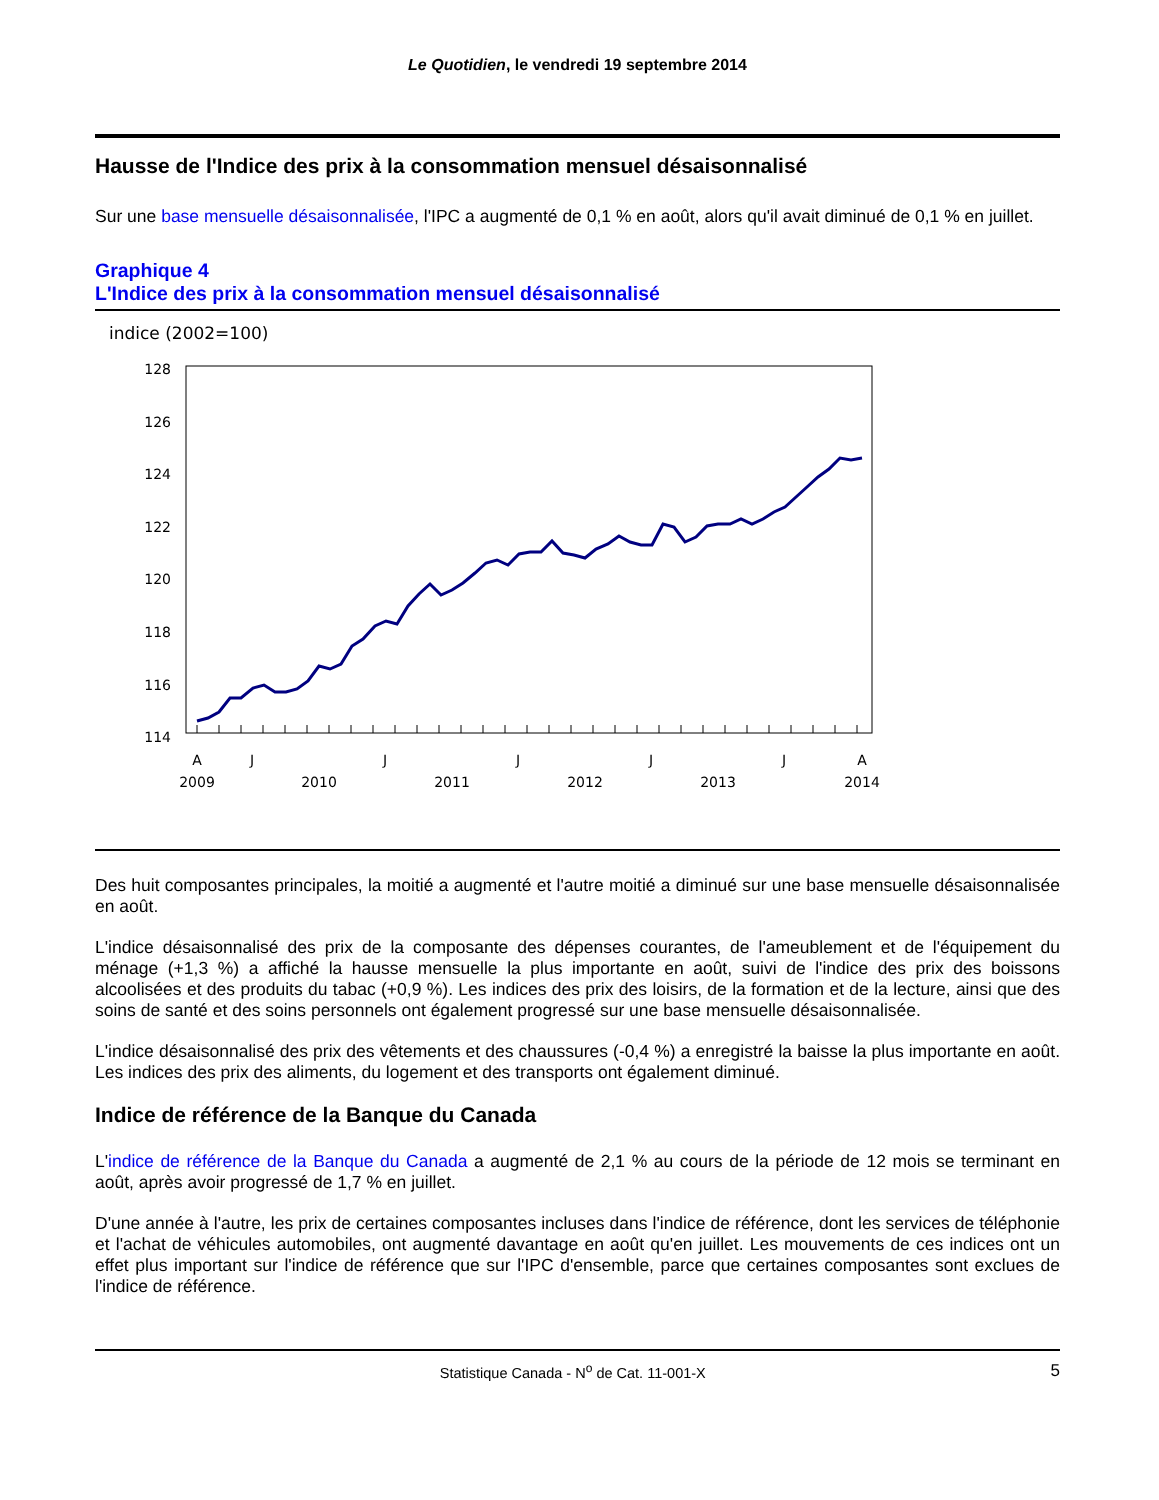Le Quotidien, le vendredi 19 septembre 2014
Hausse de l'Indice des prix à la consommation mensuel désaisonnalisé
Sur une base mensuelle désaisonnalisée, l'IPC a augmenté de 0,1 % en août, alors qu'il avait diminué de 0,1 % en juillet.
Graphique 4
L'Indice des prix à la consommation mensuel désaisonnalisé
indice (2002=100)
128
126
124
122
120
118
116
114
A
J
J
J
J
J
A
2009
2010
2011
2012
2013
2014
Des huit composantes principales, la moitié a augmenté et l'autre moitié a diminué sur une base mensuelle désaisonnalisée en août.
L'indice désaisonnalisé des prix de la composante des dépenses courantes, de l'ameublement et de l'équipement du ménage (+1,3 %) a affiché la hausse mensuelle la plus importante en août, suivi de l'indice des prix des boissons alcoolisées et des produits du tabac (+0,9 %). Les indices des prix des loisirs, de la formation et de la lecture, ainsi que des soins de santé et des soins personnels ont également progressé sur une base mensuelle désaisonnalisée.
L'indice désaisonnalisé des prix des vêtements et des chaussures (-0,4 %) a enregistré la baisse la plus importante en août. Les indices des prix des aliments, du logement et des transports ont également diminué.
Indice de référence de la Banque du Canada
L'indice de référence de la Banque du Canada a augmenté de 2,1 % au cours de la période de 12 mois se terminant en août, après avoir progressé de 1,7 % en juillet.
D'une année à l'autre, les prix de certaines composantes incluses dans l'indice de référence, dont les services de téléphonie et l'achat de véhicules automobiles, ont augmenté davantage en août qu'en juillet. Les mouvements de ces indices ont un effet plus important sur l'indice de référence que sur l'IPC d'ensemble, parce que certaines composantes sont exclues de l'indice de référence.
Statistique Canada - N<sup>o</sup> de Cat. 11-001-X 5